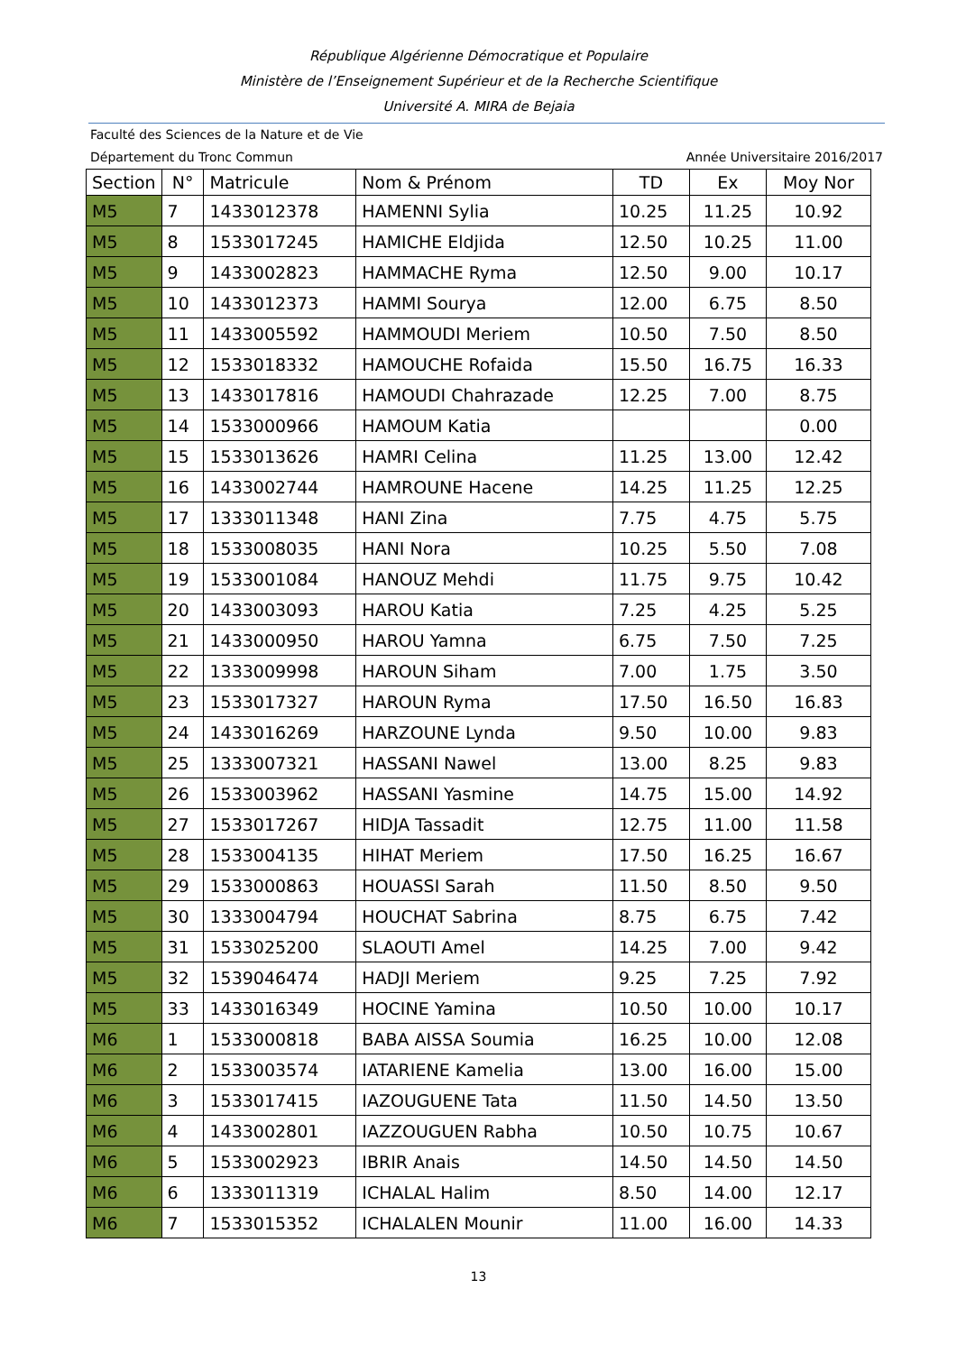République Algérienne Démocratique et Populaire
Ministère de l’Enseignement Supérieur et de la Recherche Scientifique
Université A. MIRA de Bejaia
Faculté des Sciences de la Nature et de Vie
Département du Tronc Commun Année Universitaire 2016/2017
| Section | N° | Matricule | Nom & Prénom | TD | Ex | Moy Nor |
| --- | --- | --- | --- | --- | --- | --- |
| M5 | 7 | 1433012378 | HAMENNI Sylia | 10.25 | 11.25 | 10.92 |
| M5 | 8 | 1533017245 | HAMICHE Eldjida | 12.50 | 10.25 | 11.00 |
| M5 | 9 | 1433002823 | HAMMACHE Ryma | 12.50 | 9.00 | 10.17 |
| M5 | 10 | 1433012373 | HAMMI Sourya | 12.00 | 6.75 | 8.50 |
| M5 | 11 | 1433005592 | HAMMOUDI Meriem | 10.50 | 7.50 | 8.50 |
| M5 | 12 | 1533018332 | HAMOUCHE Rofaida | 15.50 | 16.75 | 16.33 |
| M5 | 13 | 1433017816 | HAMOUDI Chahrazade | 12.25 | 7.00 | 8.75 |
| M5 | 14 | 1533000966 | HAMOUM Katia | | | 0.00 |
| M5 | 15 | 1533013626 | HAMRI Celina | 11.25 | 13.00 | 12.42 |
| M5 | 16 | 1433002744 | HAMROUNE Hacene | 14.25 | 11.25 | 12.25 |
| M5 | 17 | 1333011348 | HANI Zina | 7.75 | 4.75 | 5.75 |
| M5 | 18 | 1533008035 | HANI Nora | 10.25 | 5.50 | 7.08 |
| M5 | 19 | 1533001084 | HANOUZ Mehdi | 11.75 | 9.75 | 10.42 |
| M5 | 20 | 1433003093 | HAROU Katia | 7.25 | 4.25 | 5.25 |
| M5 | 21 | 1433000950 | HAROU Yamna | 6.75 | 7.50 | 7.25 |
| M5 | 22 | 1333009998 | HAROUN Siham | 7.00 | 1.75 | 3.50 |
| M5 | 23 | 1533017327 | HAROUN Ryma | 17.50 | 16.50 | 16.83 |
| M5 | 24 | 1433016269 | HARZOUNE Lynda | 9.50 | 10.00 | 9.83 |
| M5 | 25 | 1333007321 | HASSANI Nawel | 13.00 | 8.25 | 9.83 |
| M5 | 26 | 1533003962 | HASSANI Yasmine | 14.75 | 15.00 | 14.92 |
| M5 | 27 | 1533017267 | HIDJA Tassadit | 12.75 | 11.00 | 11.58 |
| M5 | 28 | 1533004135 | HIHAT Meriem | 17.50 | 16.25 | 16.67 |
| M5 | 29 | 1533000863 | HOUASSI Sarah | 11.50 | 8.50 | 9.50 |
| M5 | 30 | 1333004794 | HOUCHAT Sabrina | 8.75 | 6.75 | 7.42 |
| M5 | 31 | 1533025200 | SLAOUTI Amel | 14.25 | 7.00 | 9.42 |
| M5 | 32 | 1539046474 | HADJI Meriem | 9.25 | 7.25 | 7.92 |
| M5 | 33 | 1433016349 | HOCINE Yamina | 10.50 | 10.00 | 10.17 |
| M6 | 1 | 1533000818 | BABA AISSA Soumia | 16.25 | 10.00 | 12.08 |
| M6 | 2 | 1533003574 | IATARIENE Kamelia | 13.00 | 16.00 | 15.00 |
| M6 | 3 | 1533017415 | IAZOUGUENE Tata | 11.50 | 14.50 | 13.50 |
| M6 | 4 | 1433002801 | IAZZOUGUEN Rabha | 10.50 | 10.75 | 10.67 |
| M6 | 5 | 1533002923 | IBRIR Anais | 14.50 | 14.50 | 14.50 |
| M6 | 6 | 1333011319 | ICHALAL Halim | 8.50 | 14.00 | 12.17 |
| M6 | 7 | 1533015352 | ICHALALEN Mounir | 11.00 | 16.00 | 14.33 |
13